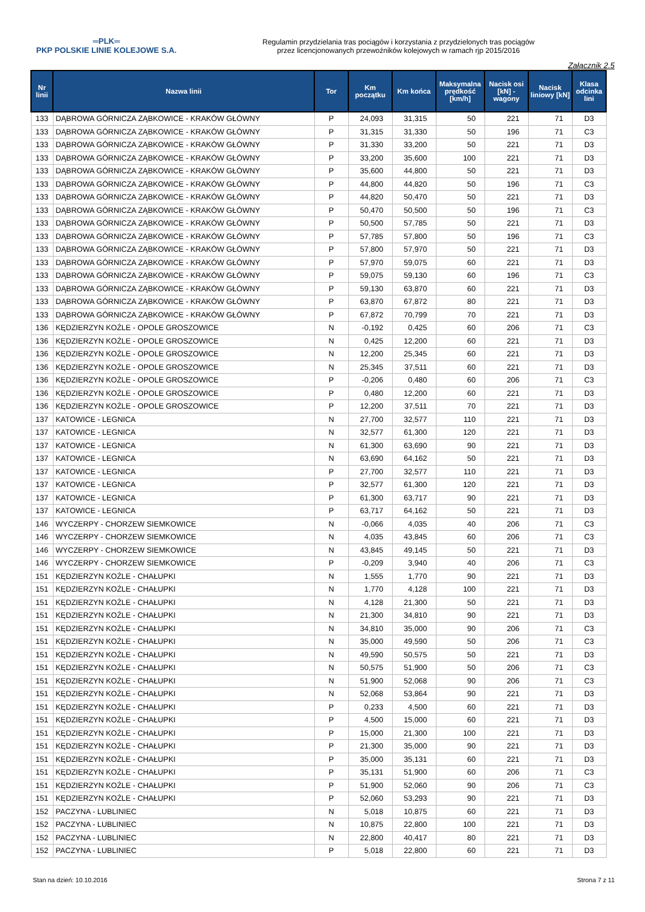═PLK═
PKP POLSKIE LINIE KOLEJOWE S.A.
Regulamin przydzielania tras pociągów i korzystania z przydzielonych tras pociągów
przez licencjonowanych przewoźników kolejowych w ramach rjp 2015/2016
Załącznik 2.5
| Nr linii | Nazwa linii | Tor | Km początku | Km końca | Maksymalna prędkość [km/h] | Nacisk osi [kN] - wagony | Nacisk liniowy [kN] | Klasa odcinka lini |
| --- | --- | --- | --- | --- | --- | --- | --- | --- |
| 133 | DĄBROWA GÓRNICZA ZĄBKOWICE - KRAKÓW GŁÓWNY | P | 24,093 | 31,315 | 50 | 221 | 71 | D3 |
| 133 | DĄBROWA GÓRNICZA ZĄBKOWICE - KRAKÓW GŁÓWNY | P | 31,315 | 31,330 | 50 | 196 | 71 | C3 |
| 133 | DĄBROWA GÓRNICZA ZĄBKOWICE - KRAKÓW GŁÓWNY | P | 31,330 | 33,200 | 50 | 221 | 71 | D3 |
| 133 | DĄBROWA GÓRNICZA ZĄBKOWICE - KRAKÓW GŁÓWNY | P | 33,200 | 35,600 | 100 | 221 | 71 | D3 |
| 133 | DĄBROWA GÓRNICZA ZĄBKOWICE - KRAKÓW GŁÓWNY | P | 35,600 | 44,800 | 50 | 221 | 71 | D3 |
| 133 | DĄBROWA GÓRNICZA ZĄBKOWICE - KRAKÓW GŁÓWNY | P | 44,800 | 44,820 | 50 | 196 | 71 | C3 |
| 133 | DĄBROWA GÓRNICZA ZĄBKOWICE - KRAKÓW GŁÓWNY | P | 44,820 | 50,470 | 50 | 221 | 71 | D3 |
| 133 | DĄBROWA GÓRNICZA ZĄBKOWICE - KRAKÓW GŁÓWNY | P | 50,470 | 50,500 | 50 | 196 | 71 | C3 |
| 133 | DĄBROWA GÓRNICZA ZĄBKOWICE - KRAKÓW GŁÓWNY | P | 50,500 | 57,785 | 50 | 221 | 71 | D3 |
| 133 | DĄBROWA GÓRNICZA ZĄBKOWICE - KRAKÓW GŁÓWNY | P | 57,785 | 57,800 | 50 | 196 | 71 | C3 |
| 133 | DĄBROWA GÓRNICZA ZĄBKOWICE - KRAKÓW GŁÓWNY | P | 57,800 | 57,970 | 50 | 221 | 71 | D3 |
| 133 | DĄBROWA GÓRNICZA ZĄBKOWICE - KRAKÓW GŁÓWNY | P | 57,970 | 59,075 | 60 | 221 | 71 | D3 |
| 133 | DĄBROWA GÓRNICZA ZĄBKOWICE - KRAKÓW GŁÓWNY | P | 59,075 | 59,130 | 60 | 196 | 71 | C3 |
| 133 | DĄBROWA GÓRNICZA ZĄBKOWICE - KRAKÓW GŁÓWNY | P | 59,130 | 63,870 | 60 | 221 | 71 | D3 |
| 133 | DĄBROWA GÓRNICZA ZĄBKOWICE - KRAKÓW GŁÓWNY | P | 63,870 | 67,872 | 80 | 221 | 71 | D3 |
| 133 | DĄBROWA GÓRNICZA ZĄBKOWICE - KRAKÓW GŁÓWNY | P | 67,872 | 70,799 | 70 | 221 | 71 | D3 |
| 136 | KĘDZIERZYN KOŹLE - OPOLE GROSZOWICE | N | -0,192 | 0,425 | 60 | 206 | 71 | C3 |
| 136 | KĘDZIERZYN KOŹLE - OPOLE GROSZOWICE | N | 0,425 | 12,200 | 60 | 221 | 71 | D3 |
| 136 | KĘDZIERZYN KOŹLE - OPOLE GROSZOWICE | N | 12,200 | 25,345 | 60 | 221 | 71 | D3 |
| 136 | KĘDZIERZYN KOŹLE - OPOLE GROSZOWICE | N | 25,345 | 37,511 | 60 | 221 | 71 | D3 |
| 136 | KĘDZIERZYN KOŹLE - OPOLE GROSZOWICE | P | -0,206 | 0,480 | 60 | 206 | 71 | C3 |
| 136 | KĘDZIERZYN KOŹLE - OPOLE GROSZOWICE | P | 0,480 | 12,200 | 60 | 221 | 71 | D3 |
| 136 | KĘDZIERZYN KOŹLE - OPOLE GROSZOWICE | P | 12,200 | 37,511 | 70 | 221 | 71 | D3 |
| 137 | KATOWICE - LEGNICA | N | 27,700 | 32,577 | 110 | 221 | 71 | D3 |
| 137 | KATOWICE - LEGNICA | N | 32,577 | 61,300 | 120 | 221 | 71 | D3 |
| 137 | KATOWICE - LEGNICA | N | 61,300 | 63,690 | 90 | 221 | 71 | D3 |
| 137 | KATOWICE - LEGNICA | N | 63,690 | 64,162 | 50 | 221 | 71 | D3 |
| 137 | KATOWICE - LEGNICA | P | 27,700 | 32,577 | 110 | 221 | 71 | D3 |
| 137 | KATOWICE - LEGNICA | P | 32,577 | 61,300 | 120 | 221 | 71 | D3 |
| 137 | KATOWICE - LEGNICA | P | 61,300 | 63,717 | 90 | 221 | 71 | D3 |
| 137 | KATOWICE - LEGNICA | P | 63,717 | 64,162 | 50 | 221 | 71 | D3 |
| 146 | WYCZERPY - CHORZEW SIEMKOWICE | N | -0,066 | 4,035 | 40 | 206 | 71 | C3 |
| 146 | WYCZERPY - CHORZEW SIEMKOWICE | N | 4,035 | 43,845 | 60 | 206 | 71 | C3 |
| 146 | WYCZERPY - CHORZEW SIEMKOWICE | N | 43,845 | 49,145 | 50 | 221 | 71 | D3 |
| 146 | WYCZERPY - CHORZEW SIEMKOWICE | P | -0,209 | 3,940 | 40 | 206 | 71 | C3 |
| 151 | KĘDZIERZYN KOŹLE - CHAŁUPKI | N | 1,555 | 1,770 | 90 | 221 | 71 | D3 |
| 151 | KĘDZIERZYN KOŹLE - CHAŁUPKI | N | 1,770 | 4,128 | 100 | 221 | 71 | D3 |
| 151 | KĘDZIERZYN KOŹLE - CHAŁUPKI | N | 4,128 | 21,300 | 50 | 221 | 71 | D3 |
| 151 | KĘDZIERZYN KOŹLE - CHAŁUPKI | N | 21,300 | 34,810 | 90 | 221 | 71 | D3 |
| 151 | KĘDZIERZYN KOŹLE - CHAŁUPKI | N | 34,810 | 35,000 | 90 | 206 | 71 | C3 |
| 151 | KĘDZIERZYN KOŹLE - CHAŁUPKI | N | 35,000 | 49,590 | 50 | 206 | 71 | C3 |
| 151 | KĘDZIERZYN KOŹLE - CHAŁUPKI | N | 49,590 | 50,575 | 50 | 221 | 71 | D3 |
| 151 | KĘDZIERZYN KOŹLE - CHAŁUPKI | N | 50,575 | 51,900 | 50 | 206 | 71 | C3 |
| 151 | KĘDZIERZYN KOŹLE - CHAŁUPKI | N | 51,900 | 52,068 | 90 | 206 | 71 | C3 |
| 151 | KĘDZIERZYN KOŹLE - CHAŁUPKI | N | 52,068 | 53,864 | 90 | 221 | 71 | D3 |
| 151 | KĘDZIERZYN KOŹLE - CHAŁUPKI | P | 0,233 | 4,500 | 60 | 221 | 71 | D3 |
| 151 | KĘDZIERZYN KOŹLE - CHAŁUPKI | P | 4,500 | 15,000 | 60 | 221 | 71 | D3 |
| 151 | KĘDZIERZYN KOŹLE - CHAŁUPKI | P | 15,000 | 21,300 | 100 | 221 | 71 | D3 |
| 151 | KĘDZIERZYN KOŹLE - CHAŁUPKI | P | 21,300 | 35,000 | 90 | 221 | 71 | D3 |
| 151 | KĘDZIERZYN KOŹLE - CHAŁUPKI | P | 35,000 | 35,131 | 60 | 221 | 71 | D3 |
| 151 | KĘDZIERZYN KOŹLE - CHAŁUPKI | P | 35,131 | 51,900 | 60 | 206 | 71 | C3 |
| 151 | KĘDZIERZYN KOŹLE - CHAŁUPKI | P | 51,900 | 52,060 | 90 | 206 | 71 | C3 |
| 151 | KĘDZIERZYN KOŹLE - CHAŁUPKI | P | 52,060 | 53,293 | 90 | 221 | 71 | D3 |
| 152 | PACZYNA - LUBLINIEC | N | 5,018 | 10,875 | 60 | 221 | 71 | D3 |
| 152 | PACZYNA - LUBLINIEC | N | 10,875 | 22,800 | 100 | 221 | 71 | D3 |
| 152 | PACZYNA - LUBLINIEC | N | 22,800 | 40,417 | 80 | 221 | 71 | D3 |
| 152 | PACZYNA - LUBLINIEC | P | 5,018 | 22,800 | 60 | 221 | 71 | D3 |
Stan na dzień: 10.10.2016 Strona 7 z 11